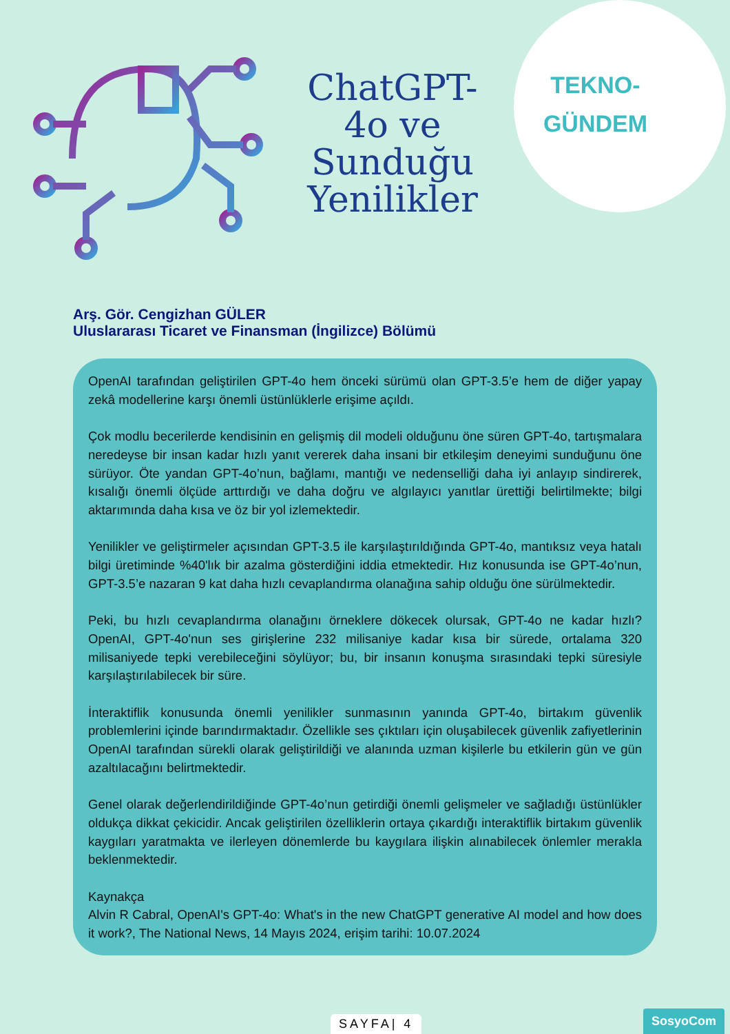ChatGPT-4o ve Sunduğu Yenilikler
TEKNO-
GÜNDEM
Arş. Gör. Cengizhan GÜLER
Uluslararası Ticaret ve Finansman (İngilizce) Bölümü
OpenAI tarafından geliştirilen GPT-4o hem önceki sürümü olan GPT-3.5’e hem de diğer yapay zekâ modellerine karşı önemli üstünlüklerle erişime açıldı.
Çok modlu becerilerde kendisinin en gelişmiş dil modeli olduğunu öne süren GPT-4o, tartışmalara neredeyse bir insan kadar hızlı yanıt vererek daha insani bir etkileşim deneyimi sunduğunu öne sürüyor. Öte yandan GPT-4o’nun, bağlamı, mantığı ve nedenselliği daha iyi anlayıp sindirerek, kısalığı önemli ölçüde arttırdığı ve daha doğru ve algılayıcı yanıtlar ürettiği belirtilmekte; bilgi aktarımında daha kısa ve öz bir yol izlemektedir.
Yenilikler ve geliştirmeler açısından GPT-3.5 ile karşılaştırıldığında GPT-4o, mantıksız veya hatalı bilgi üretiminde %40'lık bir azalma gösterdiğini iddia etmektedir. Hız konusunda ise GPT-4o’nun, GPT-3.5’e nazaran 9 kat daha hızlı cevaplandırma olanağına sahip olduğu öne sürülmektedir.
Peki, bu hızlı cevaplandırma olanağını örneklere dökecek olursak, GPT-4o ne kadar hızlı? OpenAI, GPT-4o'nun ses girişlerine 232 milisaniye kadar kısa bir sürede, ortalama 320 milisaniyede tepki verebileceğini söylüyor; bu, bir insanın konuşma sırasındaki tepki süresiyle karşılaştırılabilecek bir süre.
İnteraktiflik konusunda önemli yenilikler sunmasının yanında GPT-4o, birtakım güvenlik problemlerini içinde barındırmaktadır. Özellikle ses çıktıları için oluşabilecek güvenlik zafiyetlerinin OpenAI tarafından sürekli olarak geliştirildiği ve alanında uzman kişilerle bu etkilerin gün ve gün azaltılacağını belirtmektedir.
Genel olarak değerlendirildiğinde GPT-4o’nun getirdiği önemli gelişmeler ve sağladığı üstünlükler oldukça dikkat çekicidir. Ancak geliştirilen özelliklerin ortaya çıkardığı interaktiflik birtakım güvenlik kaygıları yaratmakta ve ilerleyen dönemlerde bu kaygılara ilişkin alınabilecek önlemler merakla beklenmektedir.
Kaynakça
Alvin R Cabral, OpenAI's GPT-4o: What's in the new ChatGPT generative AI model and how does it work?, The National News, 14 Mayıs 2024, erişim tarihi: 10.07.2024
SAYFA| 4 SosyoCom